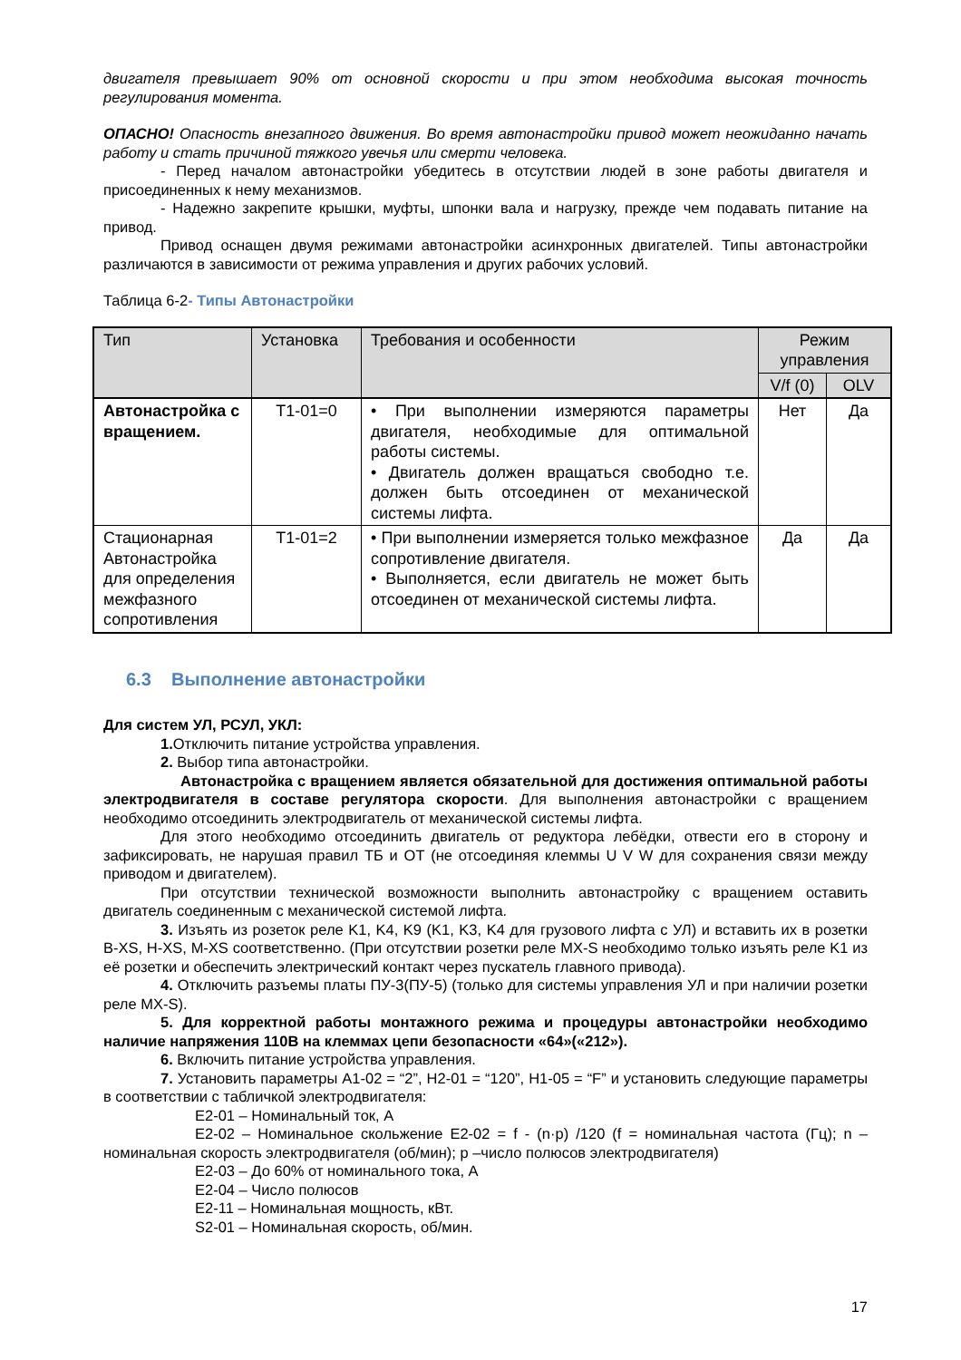двигателя превышает 90% от основной скорости и при этом необходима высокая точность регулирования момента.
ОПАСНО! Опасность внезапного движения. Во время автонастройки привод может неожиданно начать работу и стать причиной тяжкого увечья или смерти человека.
- Перед началом автонастройки убедитесь в отсутствии людей в зоне работы двигателя и присоединенных к нему механизмов.
- Надежно закрепите крышки, муфты, шпонки вала и нагрузку, прежде чем подавать питание на привод.
Привод оснащен двумя режимами автонастройки асинхронных двигателей. Типы автонастройки различаются в зависимости от режима управления и других рабочих условий.
Таблица 6-2- Типы Автонастройки
| Тип | Установка | Требования и особенности | Режим управления | |
| --- | --- | --- | --- | --- |
| | | | V/f (0) | OLV |
| Автонастройка с вращением. | T1-01=0 | • При выполнении измеряются параметры двигателя, необходимые для оптимальной работы системы. • Двигатель должен вращаться свободно т.е. должен быть отсоединен от механической системы лифта. | Нет | Да |
| Стационарная Автонастройка для определения межфазного сопротивления | T1-01=2 | • При выполнении измеряется только межфазное сопротивление двигателя. • Выполняется, если двигатель не может быть отсоединен от механической системы лифта. | Да | Да |
6.3 Выполнение автонастройки
Для систем УЛ, РСУЛ, УКЛ:
1. Отключить питание устройства управления.
2. Выбор типа автонастройки.
Автонастройка с вращением является обязательной для достижения оптимальной работы электродвигателя в составе регулятора скорости. Для выполнения автонастройки с вращением необходимо отсоединить электродвигатель от механической системы лифта.
Для этого необходимо отсоединить двигатель от редуктора лебёдки, отвести его в сторону и зафиксировать, не нарушая правил ТБ и ОТ (не отсоединяя клеммы U V W для сохранения связи между приводом и двигателем).
При отсутствии технической возможности выполнить автонастройку с вращением оставить двигатель соединенным с механической системой лифта.
3. Изъять из розеток реле K1, K4, K9 (K1, K3, K4 для грузового лифта с УЛ) и вставить их в розетки B-XS, H-XS, M-XS соответственно. (При отсутствии розетки реле MX-S необходимо только изъять реле K1 из её розетки и обеспечить электрический контакт через пускатель главного привода).
4. Отключить разъемы платы ПУ-3(ПУ-5) (только для системы управления УЛ и при наличии розетки реле MX-S).
5. Для корректной работы монтажного режима и процедуры автонастройки необходимо наличие напряжения 110В на клеммах цепи безопасности «64»(«212»).
6. Включить питание устройства управления.
7. Установить параметры A1-02 = “2”, H2-01 = “120”, H1-05 = “F” и установить следующие параметры в соответствии с табличкой электродвигателя:
E2-01 – Номинальный ток, А
E2-02 – Номинальное скольжение E2-02 = f - (n·p) /120 (f = номинальная частота (Гц); n – номинальная скорость электродвигателя (об/мин); p –число полюсов электродвигателя)
E2-03 – До 60% от номинального тока, А
E2-04 – Число полюсов
E2-11 – Номинальная мощность, кВт.
S2-01 – Номинальная скорость, об/мин.
17